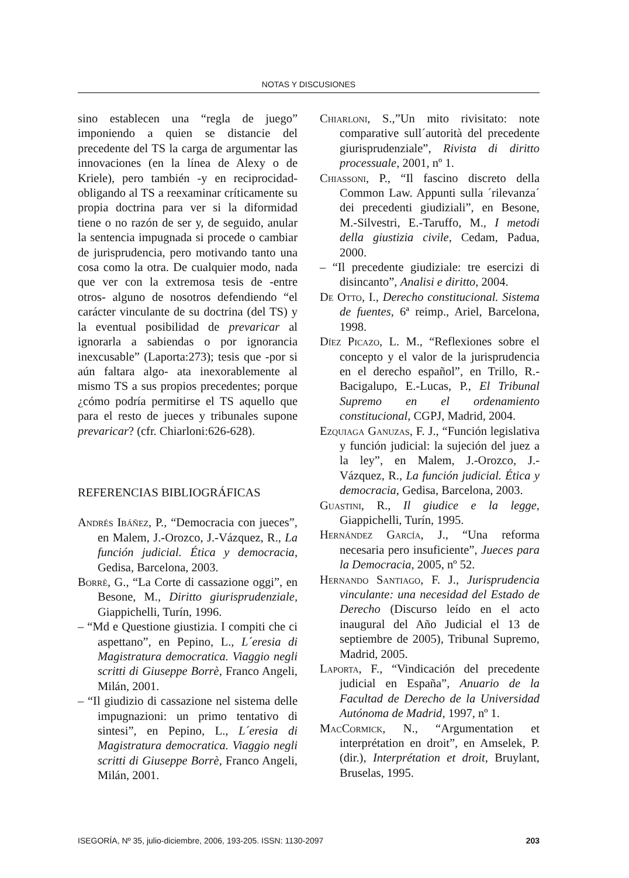NOTAS Y DISCUSIONES
sino establecen una “regla de juego” imponiendo a quien se distancie del precedente del TS la carga de argumentar las innovaciones (en la línea de Alexy o de Kriele), pero también -y en reciprocidad- obligando al TS a reexaminar críticamente su propia doctrina para ver si la diformidad tiene o no razón de ser y, de seguido, anular la sentencia impugnada si procede o cambiar de jurisprudencia, pero motivando tanto una cosa como la otra. De cualquier modo, nada que ver con la extremosa tesis de -entre otros- alguno de nosotros defendiendo “el carácter vinculante de su doctrina (del TS) y la eventual posibilidad de prevaricar al ignorarla a sabiendas o por ignorancia inexcusable” (Laporta:273); tesis que -por si aún faltara algo- ata inexorablemente al mismo TS a sus propios precedentes; porque ¿cómo podría permitirse el TS aquello que para el resto de jueces y tribunales supone prevaricar? (cfr. Chiarloni:626-628).
REFERENCIAS BIBLIOGRÁFICAS
Andrés Ibáñez, P., “Democracia con jueces”, en Malem, J.-Orozco, J.-Vázquez, R., La función judicial. Ética y democracia, Gedisa, Barcelona, 2003.
Borrè, G., “La Corte di cassazione oggi”, en Besone, M., Diritto giurisprudenziale, Giappichelli, Turín, 1996.
– “Md e Questione giustizia. I compiti che ci aspettano”, en Pepino, L., L´eresia di Magistratura democratica. Viaggio negli scritti di Giuseppe Borrè, Franco Angeli, Milán, 2001.
– “Il giudizio di cassazione nel sistema delle impugnazioni: un primo tentativo di sintesi”, en Pepino, L., L´eresia di Magistratura democratica. Viaggio negli scritti di Giuseppe Borrè, Franco Angeli, Milán, 2001.
Chiarloni, S.,”Un mito rivisitato: note comparative sull´autorità del precedente giurisprudenziale”, Rivista di diritto processuale, 2001, nº 1.
Chiassoni, P., “Il fascino discreto della Common Law. Appunti sulla ´rilevanza´ dei precedenti giudiziali”, en Besone, M.-Silvestri, E.-Taruffo, M., I metodi della giustizia civile, Cedam, Padua, 2000.
– “Il precedente giudiziale: tre esercizi di disincanto”, Analisi e diritto, 2004.
De Otto, I., Derecho constitucional. Sistema de fuentes, 6ª reimp., Ariel, Barcelona, 1998.
Díez Picazo, L. M., “Reflexiones sobre el concepto y el valor de la jurisprudencia en el derecho español”, en Trillo, R.-Bacigalupo, E.-Lucas, P., El Tribunal Supremo en el ordenamiento constitucional, CGPJ, Madrid, 2004.
Ezquiaga Ganuzas, F. J., “Función legislativa y función judicial: la sujeción del juez a la ley”, en Malem, J.-Orozco, J.-Vázquez, R., La función judicial. Ética y democracia, Gedisa, Barcelona, 2003.
Guastini, R., Il giudice e la legge, Giappichelli, Turín, 1995.
Hernández García, J., “Una reforma necesaria pero insuficiente”, Jueces para la Democracia, 2005, nº 52.
Hernando Santiago, F. J., Jurisprudencia vinculante: una necesidad del Estado de Derecho (Discurso leído en el acto inaugural del Año Judicial el 13 de septiembre de 2005), Tribunal Supremo, Madrid, 2005.
Laporta, F., “Vindicación del precedente judicial en España”, Anuario de la Facultad de Derecho de la Universidad Autónoma de Madrid, 1997, nº 1.
MacCormick, N., “Argumentation et interprétation en droit”, en Amselek, P. (dir.), Interprétation et droit, Bruylant, Bruselas, 1995.
ISEGORÍA, Nº 35, julio-diciembre, 2006, 193-205. ISSN: 1130-2097 203